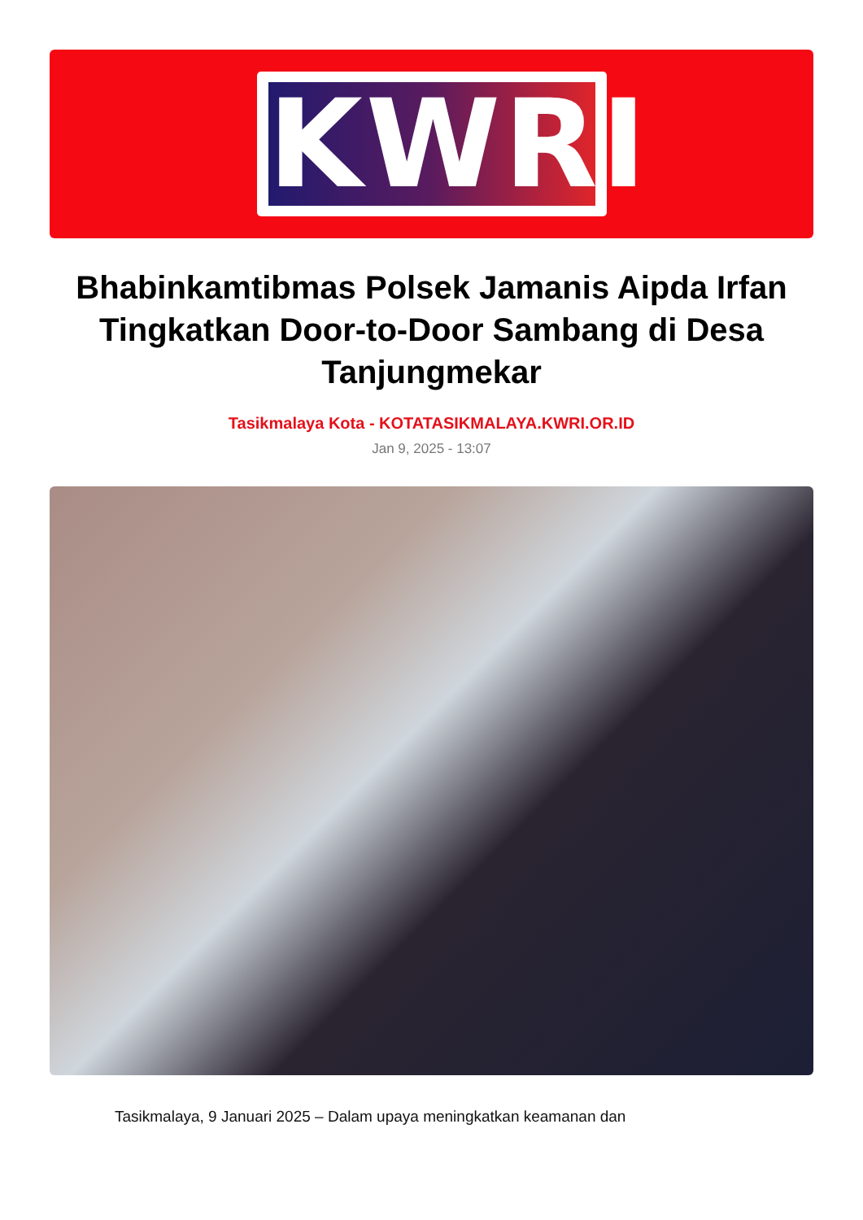KWRI
Bhabinkamtibmas Polsek Jamanis Aipda Irfan Tingkatkan Door-to-Door Sambang di Desa Tanjungmekar
Tasikmalaya Kota - KOTATASIKMALAYA.KWRI.OR.ID
Jan 9, 2025 - 13:07
Tasikmalaya, 9 Januari 2025 – Dalam upaya meningkatkan keamanan dan